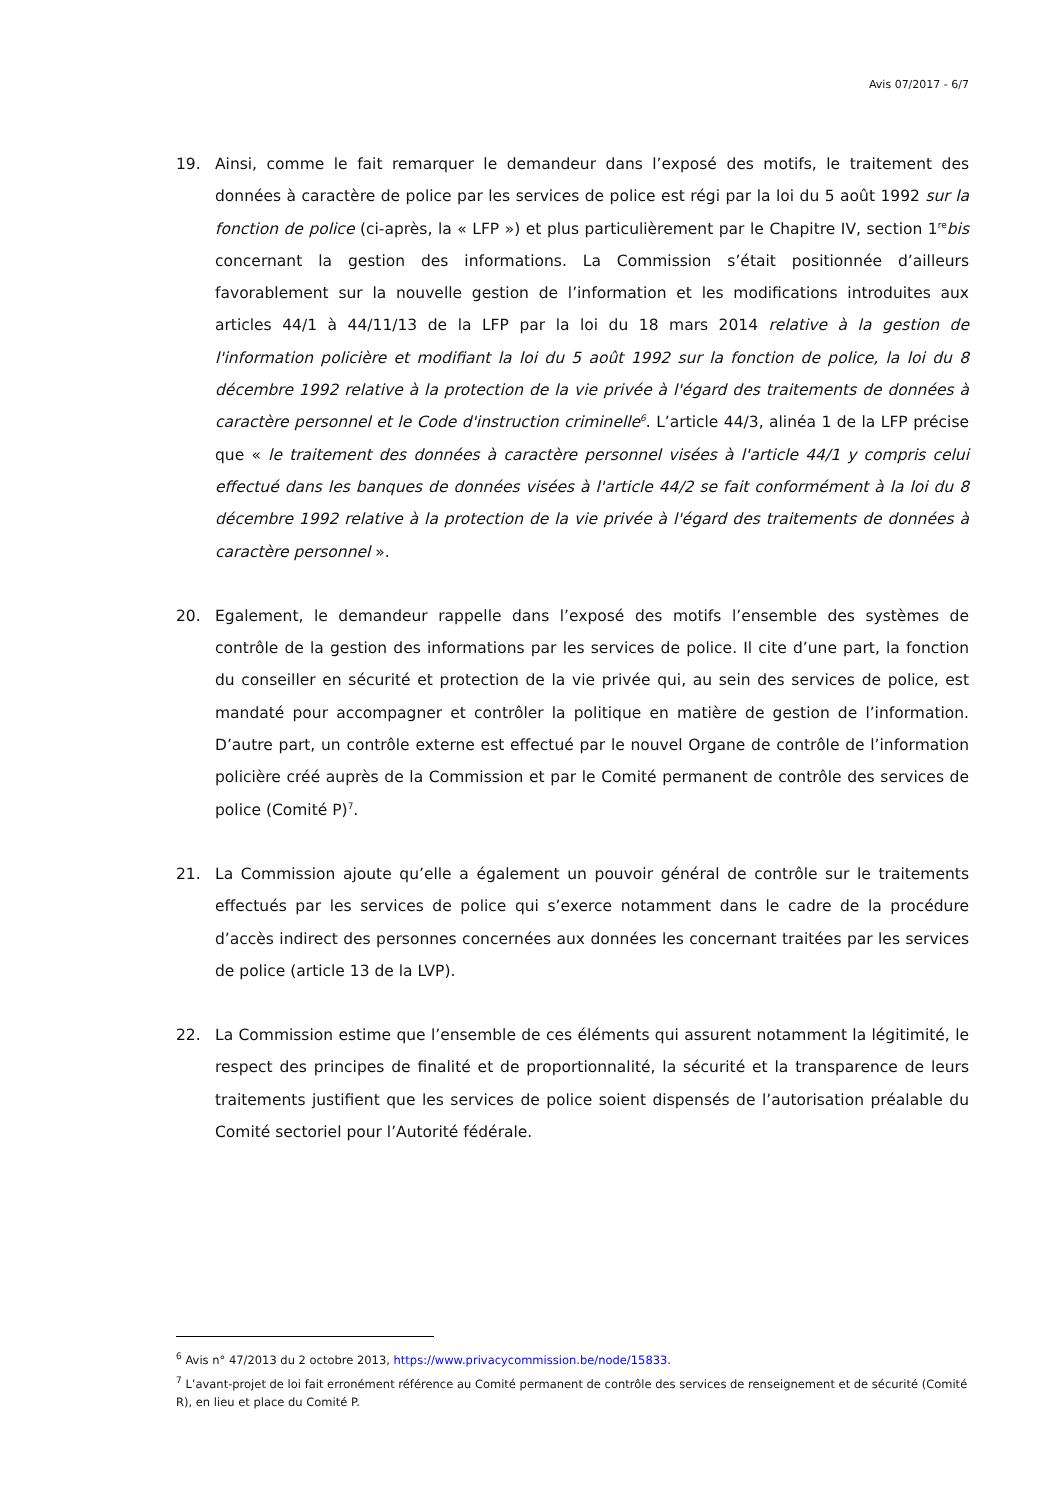Avis 07/2017 - 6/7
19. Ainsi, comme le fait remarquer le demandeur dans l’exposé des motifs, le traitement des données à caractère de police par les services de police est régi par la loi du 5 août 1992 sur la fonction de police (ci-après, la « LFP ») et plus particulièrement par le Chapitre IV, section 1<sup>re</sup>bis concernant la gestion des informations. La Commission s’était positionnée d’ailleurs favorablement sur la nouvelle gestion de l’information et les modifications introduites aux articles 44/1 à 44/11/13 de la LFP par la loi du 18 mars 2014 relative à la gestion de l'information policière et modifiant la loi du 5 août 1992 sur la fonction de police, la loi du 8 décembre 1992 relative à la protection de la vie privée à l'égard des traitements de données à caractère personnel et le Code d'instruction criminelle<sup>6</sup>. L’article 44/3, alinéa 1 de la LFP précise que « le traitement des données à caractère personnel visées à l'article 44/1 y compris celui effectué dans les banques de données visées à l'article 44/2 se fait conformément à la loi du 8 décembre 1992 relative à la protection de la vie privée à l'égard des traitements de données à caractère personnel ».
20. Egalement, le demandeur rappelle dans l’exposé des motifs l’ensemble des systèmes de contrôle de la gestion des informations par les services de police. Il cite d’une part, la fonction du conseiller en sécurité et protection de la vie privée qui, au sein des services de police, est mandaté pour accompagner et contrôler la politique en matière de gestion de l’information. D’autre part, un contrôle externe est effectué par le nouvel Organe de contrôle de l’information policière créé auprès de la Commission et par le Comité permanent de contrôle des services de police (Comité P)<sup>7</sup>.
21. La Commission ajoute qu’elle a également un pouvoir général de contrôle sur le traitements effectués par les services de police qui s’exerce notamment dans le cadre de la procédure d’accès indirect des personnes concernées aux données les concernant traitées par les services de police (article 13 de la LVP).
22. La Commission estime que l’ensemble de ces éléments qui assurent notamment la légitimité, le respect des principes de finalité et de proportionnalité, la sécurité et la transparence de leurs traitements justifient que les services de police soient dispensés de l’autorisation préalable du Comité sectoriel pour l’Autorité fédérale.
<sup>6</sup> Avis n° 47/2013 du 2 octobre 2013, https://www.privacycommission.be/node/15833.
<sup>7</sup> L’avant-projet de loi fait erronément référence au Comité permanent de contrôle des services de renseignement et de sécurité (Comité R), en lieu et place du Comité P.